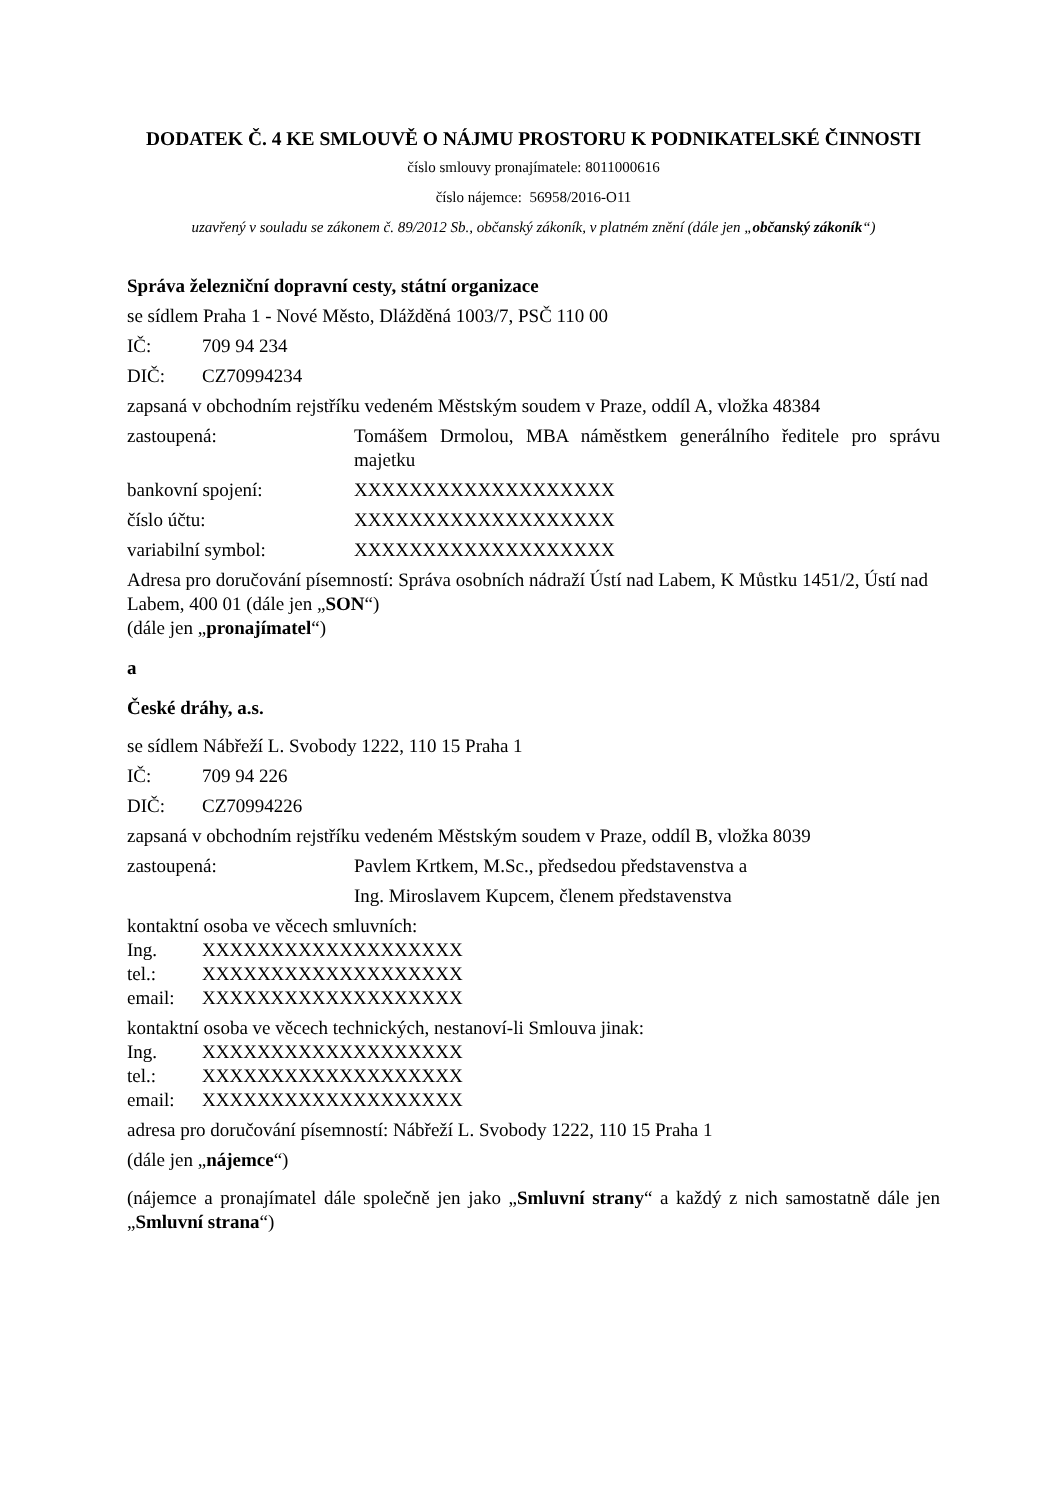DODATEK Č. 4 KE SMLOUVĚ O NÁJMU PROSTORU K PODNIKATELSKÉ ČINNOSTI
číslo smlouvy pronajímatele: 8011000616
číslo nájemce: 56958/2016-O11
uzavřený v souladu se zákonem č. 89/2012 Sb., občanský zákoník, v platném znění (dále jen „občanský zákoník“)
Správa železniční dopravní cesty, státní organizace
se sídlem Praha 1 - Nové Město, Dlážděná 1003/7, PSČ 110 00
IČ: 709 94 234
DIČ: CZ70994234
zapsaná v obchodním rejstříku vedeném Městským soudem v Praze, oddíl A, vložka 48384
zastoupená: Tomášem Drmolou, MBA náměstkem generálního ředitele pro správu majetku
bankovní spojení: XXXXXXXXXXXXXXXXXXX
číslo účtu: XXXXXXXXXXXXXXXXXXX
variabilní symbol: XXXXXXXXXXXXXXXXXXX
Adresa pro doručování písemností: Správa osobních nádraží Ústí nad Labem, K Můstku 1451/2, Ústí nad Labem, 400 01 (dále jen „SON“)
(dále jen „pronajímatel“)
a
České dráhy, a.s.
se sídlem Nábřeží L. Svobody 1222, 110 15 Praha 1
IČ: 709 94 226
DIČ: CZ70994226
zapsaná v obchodním rejstříku vedeném Městským soudem v Praze, oddíl B, vložka 8039
zastoupená: Pavlem Krtkem, M.Sc., předsedou představenstva a
Ing. Miroslavem Kupcem, členem představenstva
kontaktní osoba ve věcech smluvních:
Ing. XXXXXXXXXXXXXXXXXXX
tel.: XXXXXXXXXXXXXXXXXXX
email: XXXXXXXXXXXXXXXXXXX
kontaktní osoba ve věcech technických, nestanoví-li Smlouva jinak:
Ing. XXXXXXXXXXXXXXXXXXX
tel.: XXXXXXXXXXXXXXXXXXX
email: XXXXXXXXXXXXXXXXXXX
adresa pro doručování písemností: Nábřeží L. Svobody 1222, 110 15 Praha 1
(dále jen „nájemce“)
(nájemce a pronajímatel dále společně jen jako „Smluvní strany“ a každý z nich samostatně dále jen „Smluvní strana“)